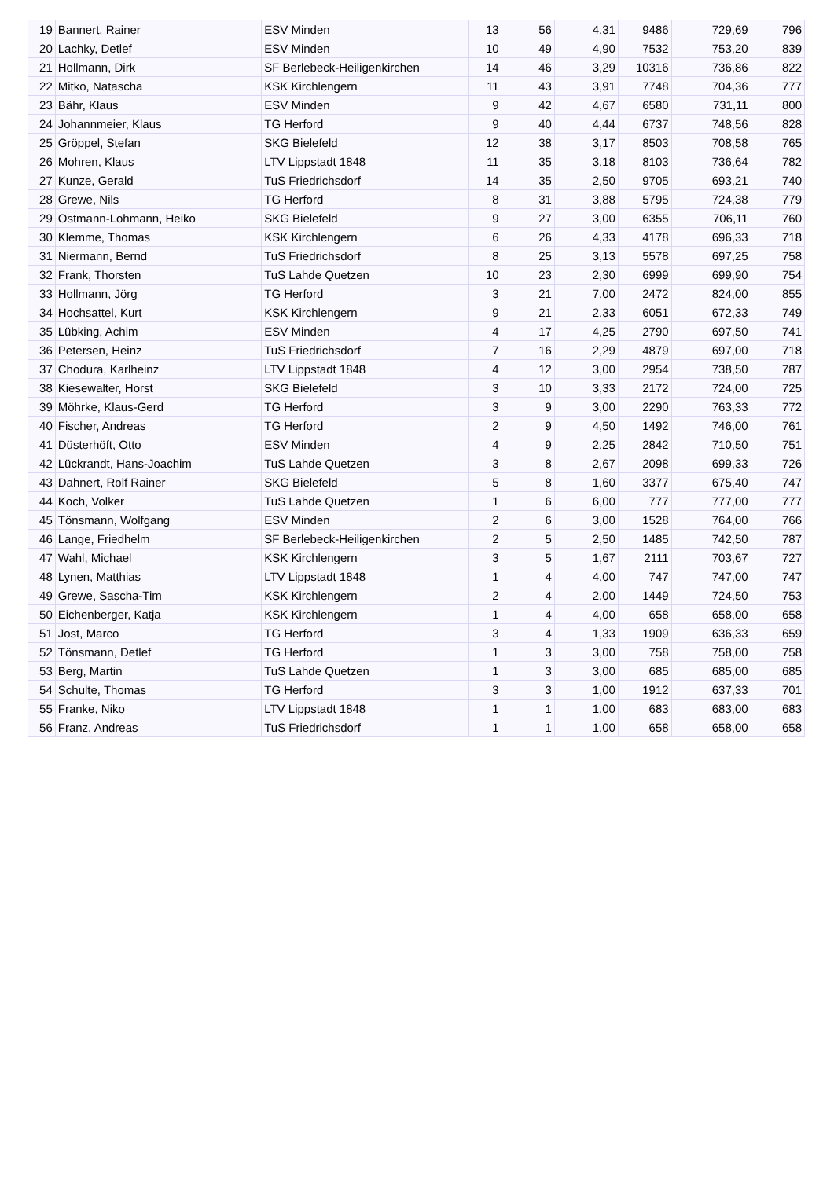| 19 | Bannert, Rainer | ESV Minden | 13 | 56 | 4,31 | 9486 | 729,69 | 796 |
| 20 | Lachky, Detlef | ESV Minden | 10 | 49 | 4,90 | 7532 | 753,20 | 839 |
| 21 | Hollmann, Dirk | SF Berlebeck-Heiligenkirchen | 14 | 46 | 3,29 | 10316 | 736,86 | 822 |
| 22 | Mitko, Natascha | KSK Kirchlengern | 11 | 43 | 3,91 | 7748 | 704,36 | 777 |
| 23 | Bähr, Klaus | ESV Minden | 9 | 42 | 4,67 | 6580 | 731,11 | 800 |
| 24 | Johannmeier, Klaus | TG Herford | 9 | 40 | 4,44 | 6737 | 748,56 | 828 |
| 25 | Gröppel, Stefan | SKG Bielefeld | 12 | 38 | 3,17 | 8503 | 708,58 | 765 |
| 26 | Mohren, Klaus | LTV Lippstadt 1848 | 11 | 35 | 3,18 | 8103 | 736,64 | 782 |
| 27 | Kunze, Gerald | TuS Friedrichsdorf | 14 | 35 | 2,50 | 9705 | 693,21 | 740 |
| 28 | Grewe, Nils | TG Herford | 8 | 31 | 3,88 | 5795 | 724,38 | 779 |
| 29 | Ostmann-Lohmann, Heiko | SKG Bielefeld | 9 | 27 | 3,00 | 6355 | 706,11 | 760 |
| 30 | Klemme, Thomas | KSK Kirchlengern | 6 | 26 | 4,33 | 4178 | 696,33 | 718 |
| 31 | Niermann, Bernd | TuS Friedrichsdorf | 8 | 25 | 3,13 | 5578 | 697,25 | 758 |
| 32 | Frank, Thorsten | TuS Lahde Quetzen | 10 | 23 | 2,30 | 6999 | 699,90 | 754 |
| 33 | Hollmann, Jörg | TG Herford | 3 | 21 | 7,00 | 2472 | 824,00 | 855 |
| 34 | Hochsattel, Kurt | KSK Kirchlengern | 9 | 21 | 2,33 | 6051 | 672,33 | 749 |
| 35 | Lübking, Achim | ESV Minden | 4 | 17 | 4,25 | 2790 | 697,50 | 741 |
| 36 | Petersen, Heinz | TuS Friedrichsdorf | 7 | 16 | 2,29 | 4879 | 697,00 | 718 |
| 37 | Chodura, Karlheinz | LTV Lippstadt 1848 | 4 | 12 | 3,00 | 2954 | 738,50 | 787 |
| 38 | Kiesewalter, Horst | SKG Bielefeld | 3 | 10 | 3,33 | 2172 | 724,00 | 725 |
| 39 | Möhrke, Klaus-Gerd | TG Herford | 3 | 9 | 3,00 | 2290 | 763,33 | 772 |
| 40 | Fischer, Andreas | TG Herford | 2 | 9 | 4,50 | 1492 | 746,00 | 761 |
| 41 | Düsterhöft, Otto | ESV Minden | 4 | 9 | 2,25 | 2842 | 710,50 | 751 |
| 42 | Lückrandt, Hans-Joachim | TuS Lahde Quetzen | 3 | 8 | 2,67 | 2098 | 699,33 | 726 |
| 43 | Dahnert, Rolf Rainer | SKG Bielefeld | 5 | 8 | 1,60 | 3377 | 675,40 | 747 |
| 44 | Koch, Volker | TuS Lahde Quetzen | 1 | 6 | 6,00 | 777 | 777,00 | 777 |
| 45 | Tönsmann, Wolfgang | ESV Minden | 2 | 6 | 3,00 | 1528 | 764,00 | 766 |
| 46 | Lange, Friedhelm | SF Berlebeck-Heiligenkirchen | 2 | 5 | 2,50 | 1485 | 742,50 | 787 |
| 47 | Wahl, Michael | KSK Kirchlengern | 3 | 5 | 1,67 | 2111 | 703,67 | 727 |
| 48 | Lynen, Matthias | LTV Lippstadt 1848 | 1 | 4 | 4,00 | 747 | 747,00 | 747 |
| 49 | Grewe, Sascha-Tim | KSK Kirchlengern | 2 | 4 | 2,00 | 1449 | 724,50 | 753 |
| 50 | Eichenberger, Katja | KSK Kirchlengern | 1 | 4 | 4,00 | 658 | 658,00 | 658 |
| 51 | Jost, Marco | TG Herford | 3 | 4 | 1,33 | 1909 | 636,33 | 659 |
| 52 | Tönsmann, Detlef | TG Herford | 1 | 3 | 3,00 | 758 | 758,00 | 758 |
| 53 | Berg, Martin | TuS Lahde Quetzen | 1 | 3 | 3,00 | 685 | 685,00 | 685 |
| 54 | Schulte, Thomas | TG Herford | 3 | 3 | 1,00 | 1912 | 637,33 | 701 |
| 55 | Franke, Niko | LTV Lippstadt 1848 | 1 | 1 | 1,00 | 683 | 683,00 | 683 |
| 56 | Franz, Andreas | TuS Friedrichsdorf | 1 | 1 | 1,00 | 658 | 658,00 | 658 |